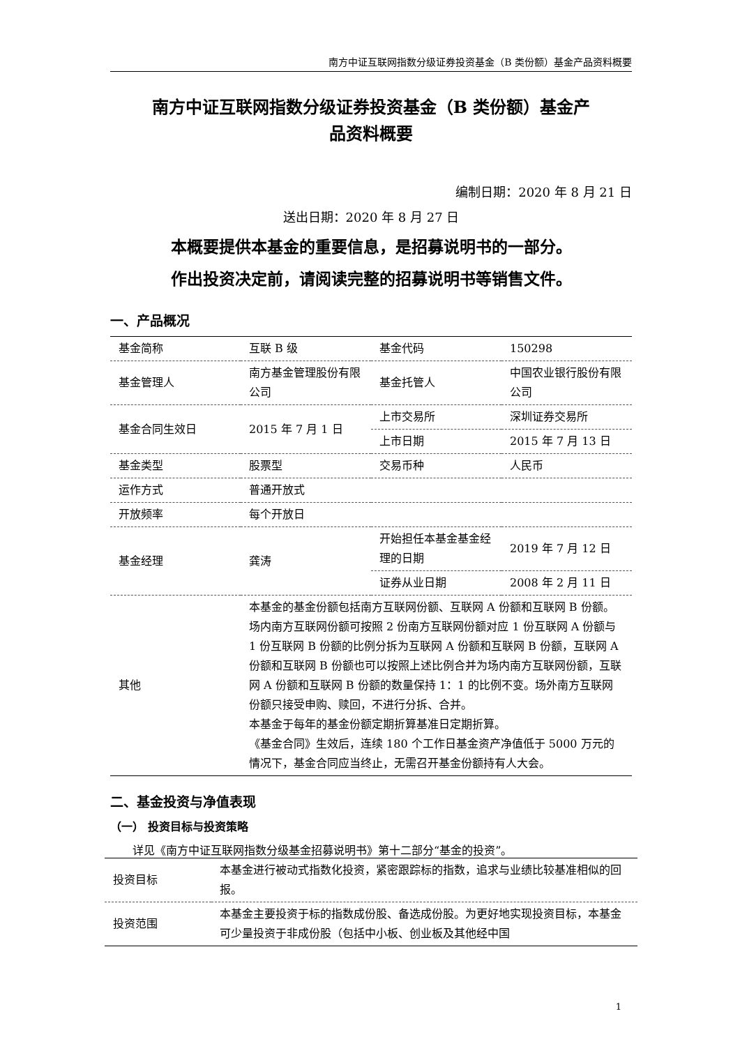南方中证互联网指数分级证券投资基金（B 类份额）基金产品资料概要
南方中证互联网指数分级证券投资基金（B 类份额）基金产
品资料概要
编制日期：2020 年 8 月 21 日
送出日期：2020 年 8 月 27 日
本概要提供本基金的重要信息，是招募说明书的一部分。
作出投资决定前，请阅读完整的招募说明书等销售文件。
一、产品概况
| 基金简称 | 互联 B 级 | 基金代码 | 150298 |
| 基金管理人 | 南方基金管理股份有限公司 | 基金托管人 | 中国农业银行股份有限公司 |
| 基金合同生效日 | 2015 年 7 月 1 日 | 上市交易所 | 深圳证券交易所 |
| | | 上市日期 | 2015 年 7 月 13 日 |
| 基金类型 | 股票型 | 交易币种 | 人民币 |
| 运作方式 | 普通开放式 | | |
| 开放频率 | 每个开放日 | | |
| 基金经理 | 龚涛 | 开始担任本基金基金经理的日期 | 2019 年 7 月 12 日 |
| | | 证券从业日期 | 2008 年 2 月 11 日 |
| 其他 | 本基金的基金份额包括南方互联网份额、互联网 A 份额和互联网 B 份额。 场内南方互联网份额可按照 2 份南方互联网份额对应 1 份互联网 A 份额与 1 份互联网 B 份额的比例分拆为互联网 A 份额和互联网 B 份额，互联网 A 份额和互联网 B 份额也可以按照上述比例合并为场内南方互联网份额，互联网 A 份额和互联网 B 份额的数量保持 1：1 的比例不变。场外南方互联网份额只接受申购、赎回，不进行分拆、合并。 本基金于每年的基金份额定期折算基准日定期折算。 《基金合同》生效后，连续 180 个工作日基金资产净值低于 5000 万元的情况下，基金合同应当终止，无需召开基金份额持有人大会。 | | |
二、基金投资与净值表现
（一） 投资目标与投资策略
详见《南方中证互联网指数分级基金招募说明书》第十二部分“基金的投资”。
| 投资目标 | 本基金进行被动式指数化投资，紧密跟踪标的指数，追求与业绩比较基准相似的回报。 |
| 投资范围 | 本基金主要投资于标的指数成份股、备选成份股。为更好地实现投资目标，本基金可少量投资于非成份股（包括中小板、创业板及其他经中国 |
1